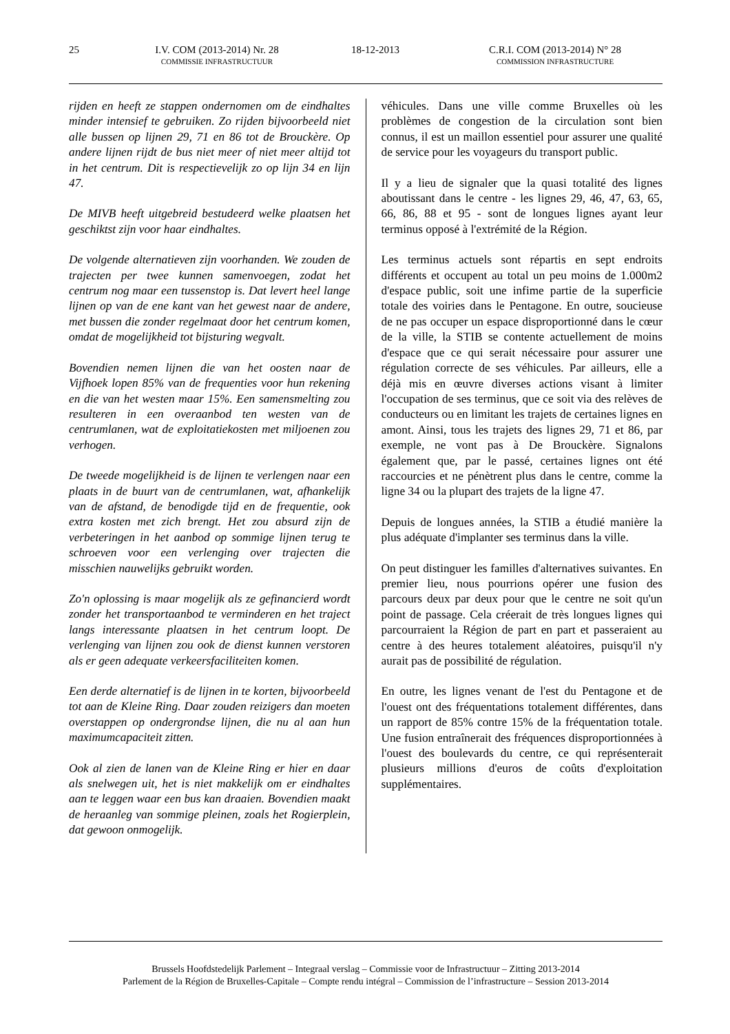25 I.V. COM (2013-2014) Nr. 28
COMMISSIE INFRASTRUCTUUR
18-12-2013 C.R.I. COM (2013-2014) N° 28
COMMISSION INFRASTRUCTURE
rijden en heeft ze stappen ondernomen om de eindhaltes minder intensief te gebruiken. Zo rijden bijvoorbeeld niet alle bussen op lijnen 29, 71 en 86 tot de Brouckère. Op andere lijnen rijdt de bus niet meer of niet meer altijd tot in het centrum. Dit is respectievelijk zo op lijn 34 en lijn 47.
De MIVB heeft uitgebreid bestudeerd welke plaatsen het geschiktst zijn voor haar eindhaltes.
De volgende alternatieven zijn voorhanden. We zouden de trajecten per twee kunnen samenvoegen, zodat het centrum nog maar een tussenstop is. Dat levert heel lange lijnen op van de ene kant van het gewest naar de andere, met bussen die zonder regelmaat door het centrum komen, omdat de mogelijkheid tot bijsturing wegvalt.
Bovendien nemen lijnen die van het oosten naar de Vijfhoek lopen 85% van de frequenties voor hun rekening en die van het westen maar 15%. Een samensmelting zou resulteren in een overaanbod ten westen van de centrumlanen, wat de exploitatiekosten met miljoenen zou verhogen.
De tweede mogelijkheid is de lijnen te verlengen naar een plaats in de buurt van de centrumlanen, wat, afhankelijk van de afstand, de benodigde tijd en de frequentie, ook extra kosten met zich brengt. Het zou absurd zijn de verbeteringen in het aanbod op sommige lijnen terug te schroeven voor een verlenging over trajecten die misschien nauwelijks gebruikt worden.
Zo'n oplossing is maar mogelijk als ze gefinancierd wordt zonder het transportaanbod te verminderen en het traject langs interessante plaatsen in het centrum loopt. De verlenging van lijnen zou ook de dienst kunnen verstoren als er geen adequate verkeersfaciliteiten komen.
Een derde alternatief is de lijnen in te korten, bijvoorbeeld tot aan de Kleine Ring. Daar zouden reizigers dan moeten overstappen op ondergrondse lijnen, die nu al aan hun maximumcapaciteit zitten.
Ook al zien de lanen van de Kleine Ring er hier en daar als snelwegen uit, het is niet makkelijk om er eindhaltes aan te leggen waar een bus kan draaien. Bovendien maakt de heraanleg van sommige pleinen, zoals het Rogierplein, dat gewoon onmogelijk.
véhicules. Dans une ville comme Bruxelles où les problèmes de congestion de la circulation sont bien connus, il est un maillon essentiel pour assurer une qualité de service pour les voyageurs du transport public.
Il y a lieu de signaler que la quasi totalité des lignes aboutissant dans le centre - les lignes 29, 46, 47, 63, 65, 66, 86, 88 et 95 - sont de longues lignes ayant leur terminus opposé à l'extrémité de la Région.
Les terminus actuels sont répartis en sept endroits différents et occupent au total un peu moins de 1.000m2 d'espace public, soit une infime partie de la superficie totale des voiries dans le Pentagone. En outre, soucieuse de ne pas occuper un espace disproportionné dans le cœur de la ville, la STIB se contente actuellement de moins d'espace que ce qui serait nécessaire pour assurer une régulation correcte de ses véhicules. Par ailleurs, elle a déjà mis en œuvre diverses actions visant à limiter l'occupation de ses terminus, que ce soit via des relèves de conducteurs ou en limitant les trajets de certaines lignes en amont. Ainsi, tous les trajets des lignes 29, 71 et 86, par exemple, ne vont pas à De Brouckère. Signalons également que, par le passé, certaines lignes ont été raccourcies et ne pénètrent plus dans le centre, comme la ligne 34 ou la plupart des trajets de la ligne 47.
Depuis de longues années, la STIB a étudié manière la plus adéquate d'implanter ses terminus dans la ville.
On peut distinguer les familles d'alternatives suivantes. En premier lieu, nous pourrions opérer une fusion des parcours deux par deux pour que le centre ne soit qu'un point de passage. Cela créerait de très longues lignes qui parcourraient la Région de part en part et passeraient au centre à des heures totalement aléatoires, puisqu'il n'y aurait pas de possibilité de régulation.
En outre, les lignes venant de l'est du Pentagone et de l'ouest ont des fréquentations totalement différentes, dans un rapport de 85% contre 15% de la fréquentation totale. Une fusion entraînerait des fréquences disproportionnées à l'ouest des boulevards du centre, ce qui représenterait plusieurs millions d'euros de coûts d'exploitation supplémentaires.
Brussels Hoofdstedelijk Parlement – Integraal verslag – Commissie voor de Infrastructuur – Zitting 2013-2014
Parlement de la Région de Bruxelles-Capitale – Compte rendu intégral – Commission de l’infrastructure – Session 2013-2014